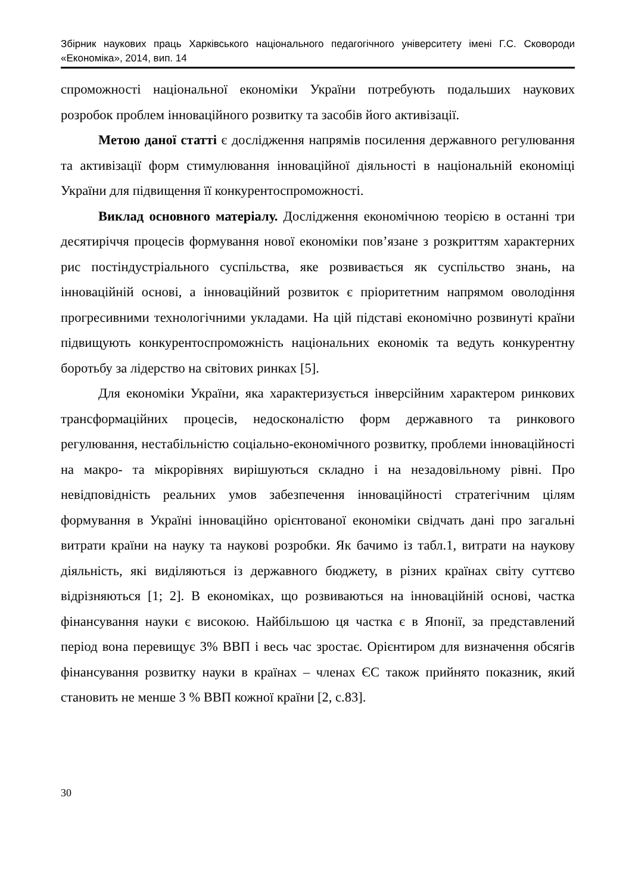Збірник наукових праць Харківського національного педагогічного університету імені Г.С. Сковороди «Економіка», 2014, вип. 14
спроможності національної економіки України потребують подальших наукових розробок проблем інноваційного розвитку та засобів його активізації.
Метою даної статті є дослідження напрямів посилення державного регулювання та активізації форм стимулювання інноваційної діяльності в національній економіці України для підвищення її конкурентоспроможності.
Виклад основного матеріалу. Дослідження економічною теорією в останні три десятиріччя процесів формування нової економіки пов’язане з розкриттям характерних рис постіндустріального суспільства, яке розвивається як суспільство знань, на інноваційній основі, а інноваційний розвиток є пріоритетним напрямом оволодіння прогресивними технологічними укладами. На цій підставі економічно розвинуті країни підвищують конкурентоспроможність національних економік та ведуть конкурентну боротьбу за лідерство на світових ринках [5].
Для економіки України, яка характеризується інверсійним характером ринкових трансформаційних процесів, недосконалістю форм державного та ринкового регулювання, нестабільністю соціально-економічного розвитку, проблеми інноваційності на макро- та мікрорівнях вирішуються складно і на незадовільному рівні. Про невідповідність реальних умов забезпечення інноваційності стратегічним цілям формування в Україні інноваційно орієнтованої економіки свідчать дані про загальні витрати країни на науку та наукові розробки. Як бачимо із табл.1, витрати на наукову діяльність, які виділяються із державного бюджету, в різних країнах світу суттєво відрізняються [1; 2]. В економіках, що розвиваються на інноваційній основі, частка фінансування науки є високою. Найбільшою ця частка є в Японії, за представлений період вона перевищує 3% ВВП і весь час зростає. Орієнтиром для визначення обсягів фінансування розвитку науки в країнах – членах ЄС також прийнято показник, який становить не менше 3 % ВВП кожної країни [2, с.83].
30